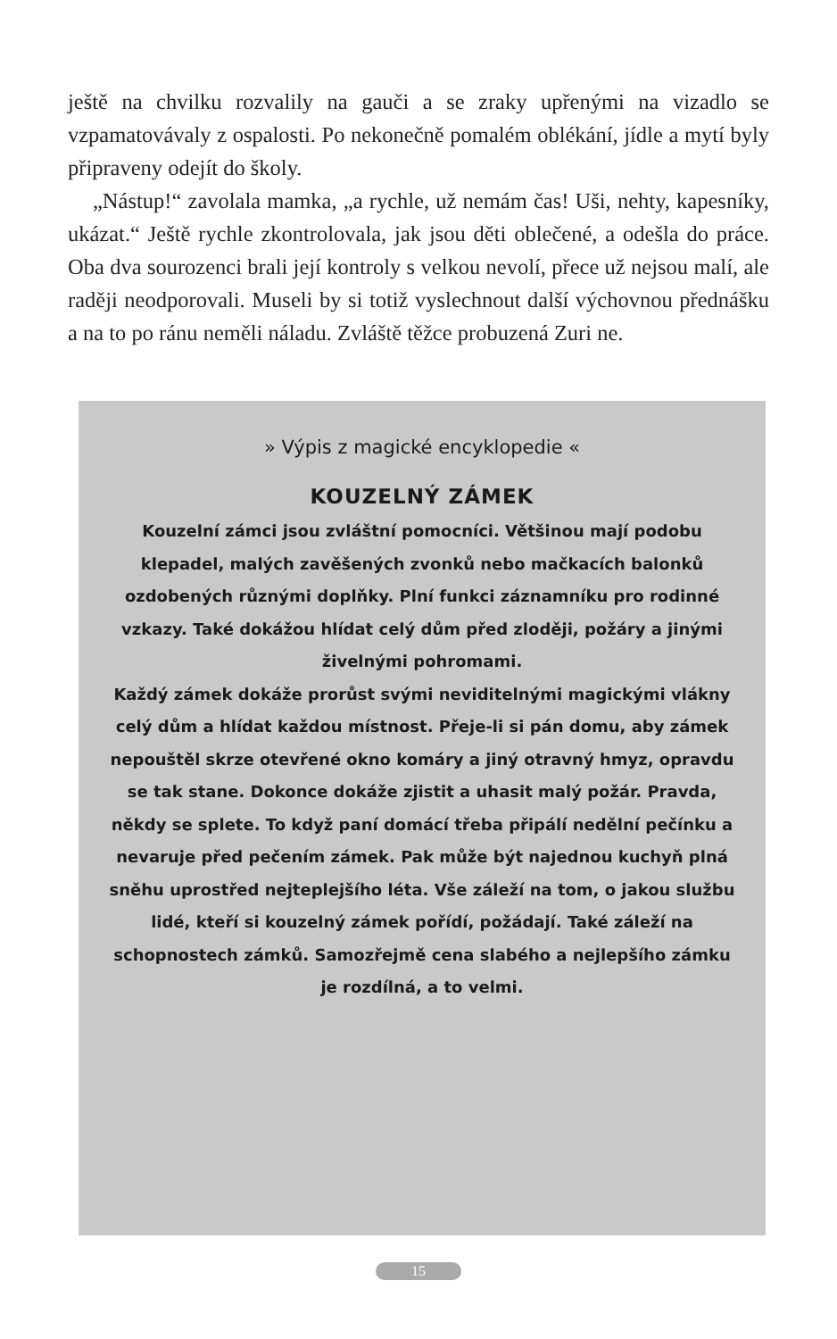ještě na chvilku rozvalily na gauči a se zraky upřenými na vizadlo se vzpamatovávaly z ospalosti. Po nekonečně pomalém oblékání, jídle a mytí byly připraveny odejít do školy.
„Nástup!“ zavolala mamka, „a rychle, už nemám čas! Uši, nehty, kapesníky, ukázat.“ Ještě rychle zkontrolovala, jak jsou děti oblečené, a odešla do práce. Oba dva sourozenci brali její kontroly s velkou nevolí, přece už nejsou malí, ale raději neodporovali. Museli by si totiž vyslechnout další výchovnou přednášku a na to po ránu neměli náladu. Zvláště těžce probuzená Zuri ne.
» Výpis z magické encyklopedie «
KOUZELNÝ ZÁMEK
Kouzelní zámci jsou zvláštní pomocníci. Většinou mají podobu klepadel, malých zavěšených zvonků nebo mačkacích balonků ozdobených různými doplňky. Plní funkci záznamníku pro rodinné vzkazy. Také dokážou hlídat celý dům před zloději, požáry a jinými živelnými pohromami.
Každý zámek dokáže prorůst svými neviditelnými magickými vlákny celý dům a hlídat každou místnost. Přeje-li si pán domu, aby zámek nepouštěl skrze otevřené okno komáry a jiný otravný hmyz, opravdu se tak stane. Dokonce dokáže zjistit a uhasit malý požár. Pravda, někdy se splete. To když paní domácí třeba připálí nedělní pečínku a nevaruje před pečením zámek. Pak může být najednou kuchyň plná sněhu uprostřed nejteplejšího léta. Vše záleží na tom, o jakou službu lidé, kteří si kouzelný zámek pořídí, požádají. Také záleží na schopnostech zámků. Samozřejmě cena slabého a nejlepšího zámku je rozdílná, a to velmi.
15